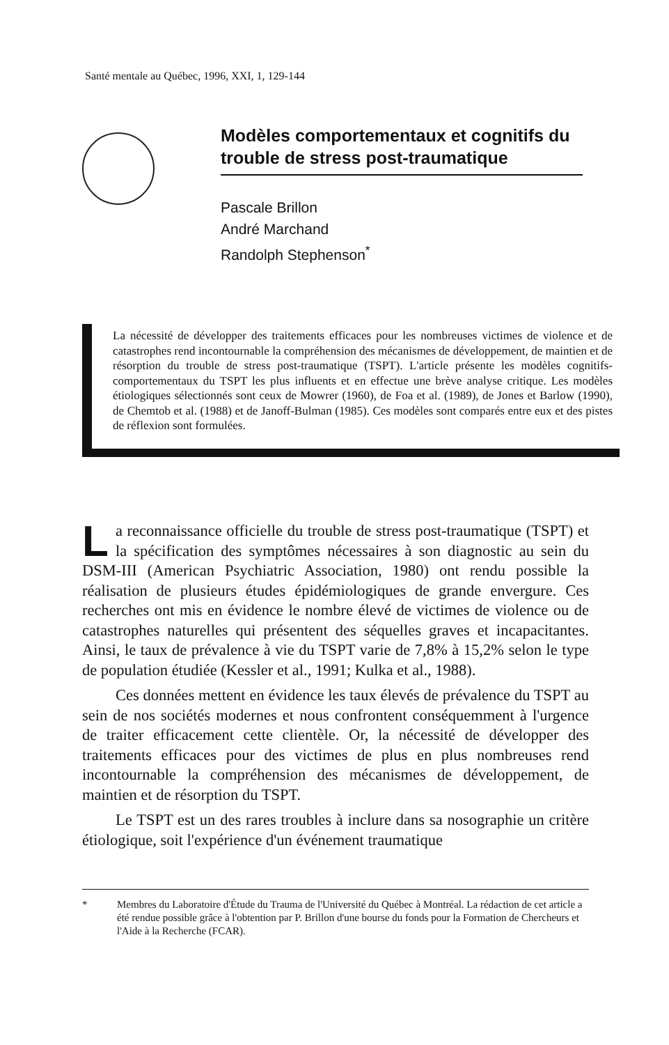Santé mentale au Québec, 1996, XXI, 1, 129-144
Modèles comportementaux et cognitifs du trouble de stress post-traumatique
Pascale Brillon
André Marchand
Randolph Stephenson<sup>*</sup>
La nécessité de développer des traitements efficaces pour les nombreuses victimes de violence et de catastrophes rend incontournable la compréhension des mécanismes de développement, de maintien et de résorption du trouble de stress post-traumatique (TSPT). L'article présente les modèles cognitifs-comportementaux du TSPT les plus influents et en effectue une brève analyse critique. Les modèles étiologiques sélectionnés sont ceux de Mowrer (1960), de Foa et al. (1989), de Jones et Barlow (1990), de Chemtob et al. (1988) et de Janoff-Bulman (1985). Ces modèles sont comparés entre eux et des pistes de réflexion sont formulées.
La reconnaissance officielle du trouble de stress post-traumatique (TSPT) et la spécification des symptômes nécessaires à son diagnostic au sein du DSM-III (American Psychiatric Association, 1980) ont rendu possible la réalisation de plusieurs études épidémiologiques de grande envergure. Ces recherches ont mis en évidence le nombre élevé de victimes de violence ou de catastrophes naturelles qui présentent des séquelles graves et incapacitantes. Ainsi, le taux de prévalence à vie du TSPT varie de 7,8% à 15,2% selon le type de population étudiée (Kessler et al., 1991; Kulka et al., 1988).
Ces données mettent en évidence les taux élevés de prévalence du TSPT au sein de nos sociétés modernes et nous confrontent conséquemment à l'urgence de traiter efficacement cette clientèle. Or, la nécessité de développer des traitements efficaces pour des victimes de plus en plus nombreuses rend incontournable la compréhension des mécanismes de développement, de maintien et de résorption du TSPT.
Le TSPT est un des rares troubles à inclure dans sa nosographie un critère étiologique, soit l'expérience d'un événement traumatique
* Membres du Laboratoire d'Étude du Trauma de l'Université du Québec à Montréal. La rédaction de cet article a été rendue possible grâce à l'obtention par P. Brillon d'une bourse du fonds pour la Formation de Chercheurs et l'Aide à la Recherche (FCAR).